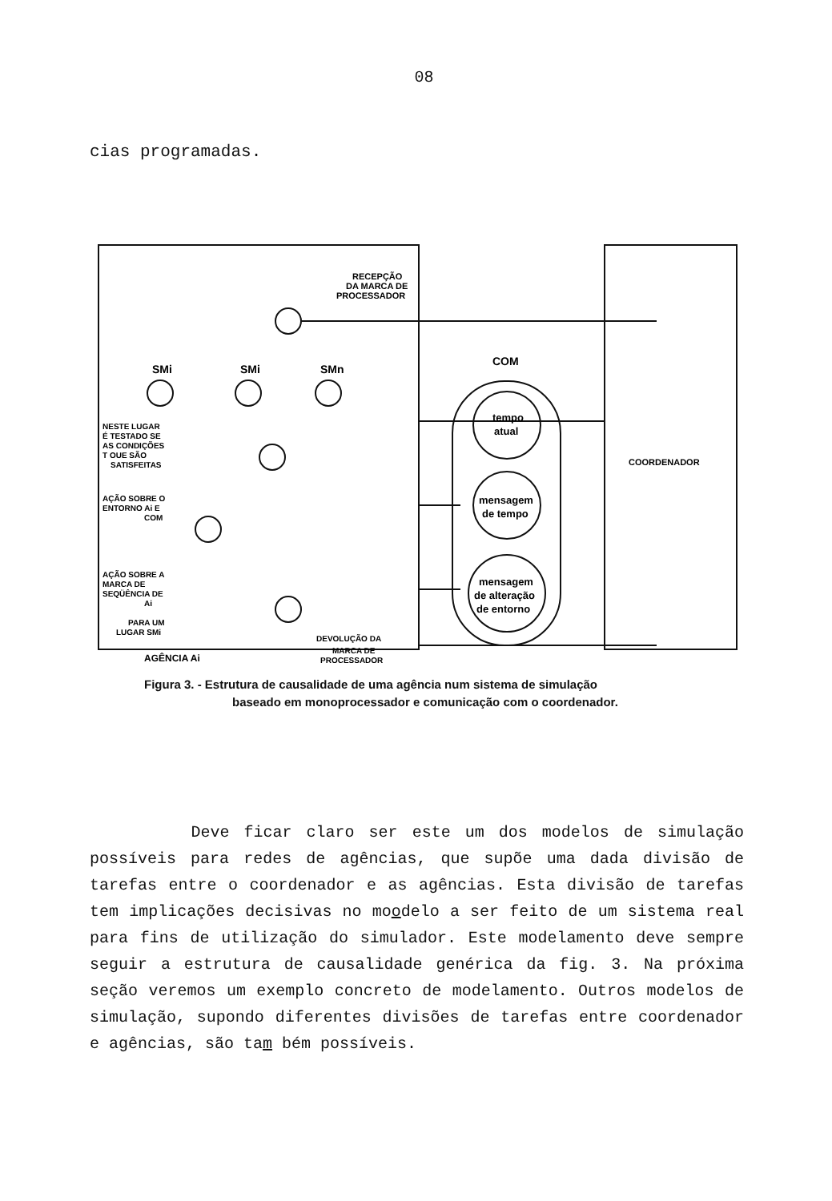08
cias programadas.
RECEPÇÃO
DA MARCA DE
PROCESSADOR
SMi
SMi
SMn
COM
tempo
atual
mensagem
de tempo
mensagem
de alteração
de entorno
COORDENADOR
NESTE LUGAR
É TESTADO SE
AS CONDIÇÕES
T OUE SÃO
SATISFEITAS
AÇÃO SOBRE O
ENTORNO Ai E
COM
AÇÃO SOBRE A
MARCA DE
SEQÜÊNCIA DE
Ai
PARA UM
LUGAR SMi
DEVOLUÇÃO DA
MARCA DE
PROCESSADOR
AGÊNCIA Ai
Figura 3. - Estrutura de causalidade de uma agência num sistema de simulação
baseado em monoprocessador e comunicação com o coordenador.
Deve ficar claro ser este um dos modelos de simulação possíveis para redes de agências, que supõe uma dada divisão de tarefas entre o coordenador e as agências. Esta divisão de tarefas tem implicações decisivas no moodelo a ser feito de um sistema real para fins de utilização do simulador. Este modelamento deve sempre seguir a estrutura de causalidade genérica da fig. 3. Na próxima seção veremos um exemplo concreto de modelamento. Outros modelos de simulação, supondo diferentes divisões de tarefas entre coordenador e agências, são tam bém possíveis.